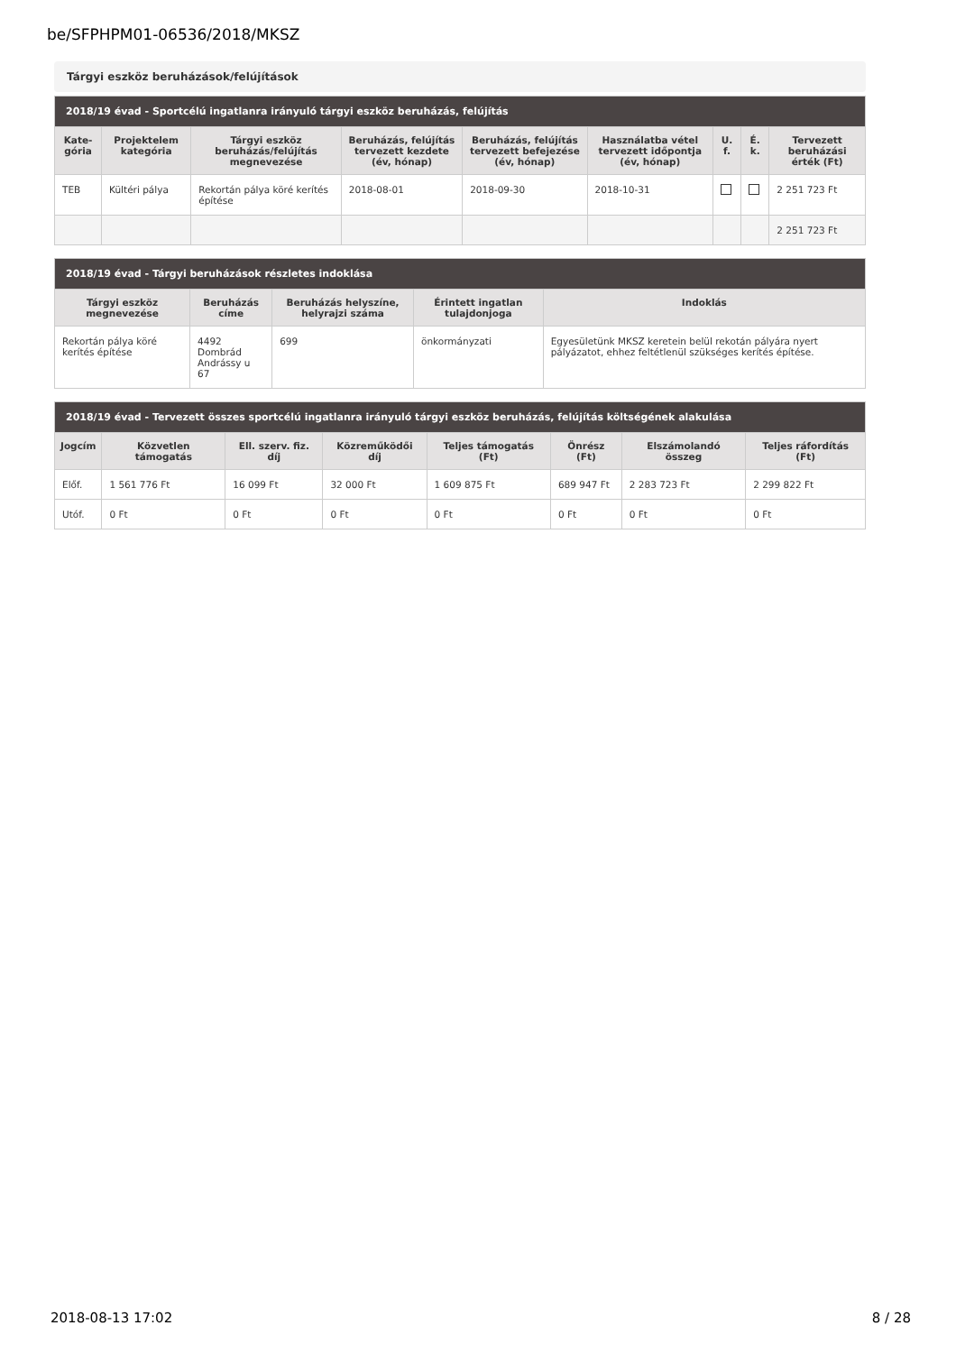be/SFPHPM01-06536/2018/MKSZ
Tárgyi eszköz beruházások/felújítások
| 2018/19 évad - Sportcélú ingatlanra irányuló tárgyi eszköz beruházás, felújítás | | | | | | | | |
| --- | --- | --- | --- | --- | --- | --- | --- | --- |
| Kate-gória | Projektelem kategória | Tárgyi eszköz beruházás/felújítás megnevezése | Beruházás, felújítás tervezett kezdete (év, hónap) | Beruházás, felújítás tervezett befejezése (év, hónap) | Használatba vétel tervezett időpontja (év, hónap) | U. f. | É. k. | Tervezett beruházási érték (Ft) |
| TEB | Kültéri pálya | Rekortán pálya köré kerítés építése | 2018-08-01 | 2018-09-30 | 2018-10-31 | | | 2 251 723 Ft |
| | | | | | | | | 2 251 723 Ft |
| 2018/19 évad - Tárgyi beruházások részletes indoklása | | | | |
| --- | --- | --- | --- | --- |
| Tárgyi eszköz megnevezése | Beruházás címe | Beruházás helyszíne, helyrajzi száma | Érintett ingatlan tulajdonjoga | Indoklás |
| Rekortán pálya köré kerítés építése | 4492 Dombrád Andrássy u 67 | 699 | önkormányzati | Egyesületünk MKSZ keretein belül rekotán pályára nyert pályázatot, ehhez feltétlenül szükséges kerítés építése. |
| 2018/19 évad - Tervezett összes sportcélú ingatlanra irányuló tárgyi eszköz beruházás, felújítás költségének alakulása | | | | | | | |
| --- | --- | --- | --- | --- | --- | --- | --- |
| Jogcím | Közvetlen támogatás | Ell. szerv. fiz. díj | Közreműködői díj | Teljes támogatás (Ft) | Önrész (Ft) | Elszámolandó összeg | Teljes ráfordítás (Ft) |
| Előf. | 1 561 776 Ft | 16 099 Ft | 32 000 Ft | 1 609 875 Ft | 689 947 Ft | 2 283 723 Ft | 2 299 822 Ft |
| Utóf. | 0 Ft | 0 Ft | 0 Ft | 0 Ft | 0 Ft | 0 Ft | 0 Ft |
2018-08-13 17:02 8 / 28